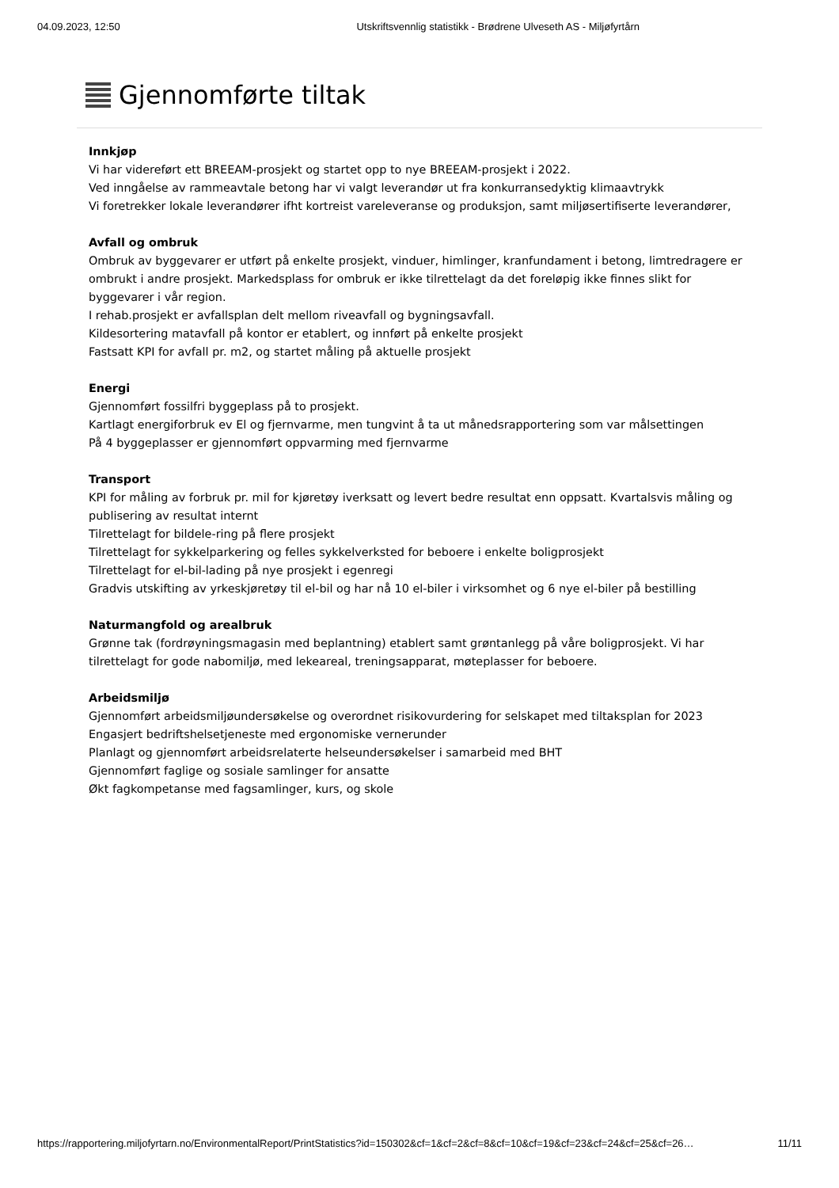04.09.2023, 12:50 Utskriftsvennlig statistikk - Brødrene Ulveseth AS - Miljøfyrtårn
Gjennomførte tiltak
Innkjøp
Vi har videreført ett BREEAM-prosjekt og startet opp to nye BREEAM-prosjekt i 2022.
Ved inngåelse av rammeavtale betong har vi valgt leverandør ut fra konkurransedyktig klimaavtrykk
Vi foretrekker lokale leverandører ifht kortreist vareleveranse og produksjon, samt miljøsertifiserte leverandører,
Avfall og ombruk
Ombruk av byggevarer er utført på enkelte prosjekt, vinduer, himlinger, kranfundament i betong, limtredragere er ombrukt i andre prosjekt. Markedsplass for ombruk er ikke tilrettelagt da det foreløpig ikke finnes slikt for byggevarer i vår region.
I rehab.prosjekt er avfallsplan delt mellom riveavfall og bygningsavfall.
Kildesortering matavfall på kontor er etablert, og innført på enkelte prosjekt
Fastsatt KPI for avfall pr. m2, og startet måling på aktuelle prosjekt
Energi
Gjennomført fossilfri byggeplass på to prosjekt.
Kartlagt energiforbruk ev El og fjernvarme, men tungvint å ta ut månedsrapportering som var målsettingen
På 4 byggeplasser er gjennomført oppvarming med fjernvarme
Transport
KPI for måling av forbruk pr. mil for kjøretøy iverksatt og levert bedre resultat enn oppsatt. Kvartalsvis måling og publisering av resultat internt
Tilrettelagt for bildele-ring på flere prosjekt
Tilrettelagt for sykkelparkering og felles sykkelverksted for beboere i enkelte boligprosjekt
Tilrettelagt for el-bil-lading på nye prosjekt i egenregi
Gradvis utskifting av yrkeskjøretøy til el-bil og har nå 10 el-biler i virksomhet og 6 nye el-biler på bestilling
Naturmangfold og arealbruk
Grønne tak (fordrøyningsmagasin med beplantning) etablert samt grøntanlegg på våre boligprosjekt. Vi har tilrettelagt for gode nabomiljø, med lekeareal, treningsapparat, møteplasser for beboere.
Arbeidsmiljø
Gjennomført arbeidsmiljøundersøkelse og overordnet risikovurdering for selskapet med tiltaksplan for 2023
Engasjert bedriftshelsetjeneste med ergonomiske vernerunder
Planlagt og gjennomført arbeidsrelaterte helseundersøkelser i samarbeid med BHT
Gjennomført faglige og sosiale samlinger for ansatte
Økt fagkompetanse med fagsamlinger, kurs, og skole
https://rapportering.miljofyrtarn.no/EnvironmentalReport/PrintStatistics?id=150302&cf=1&cf=2&cf=8&cf=10&cf=19&cf=23&cf=24&cf=25&cf=26… 11/11